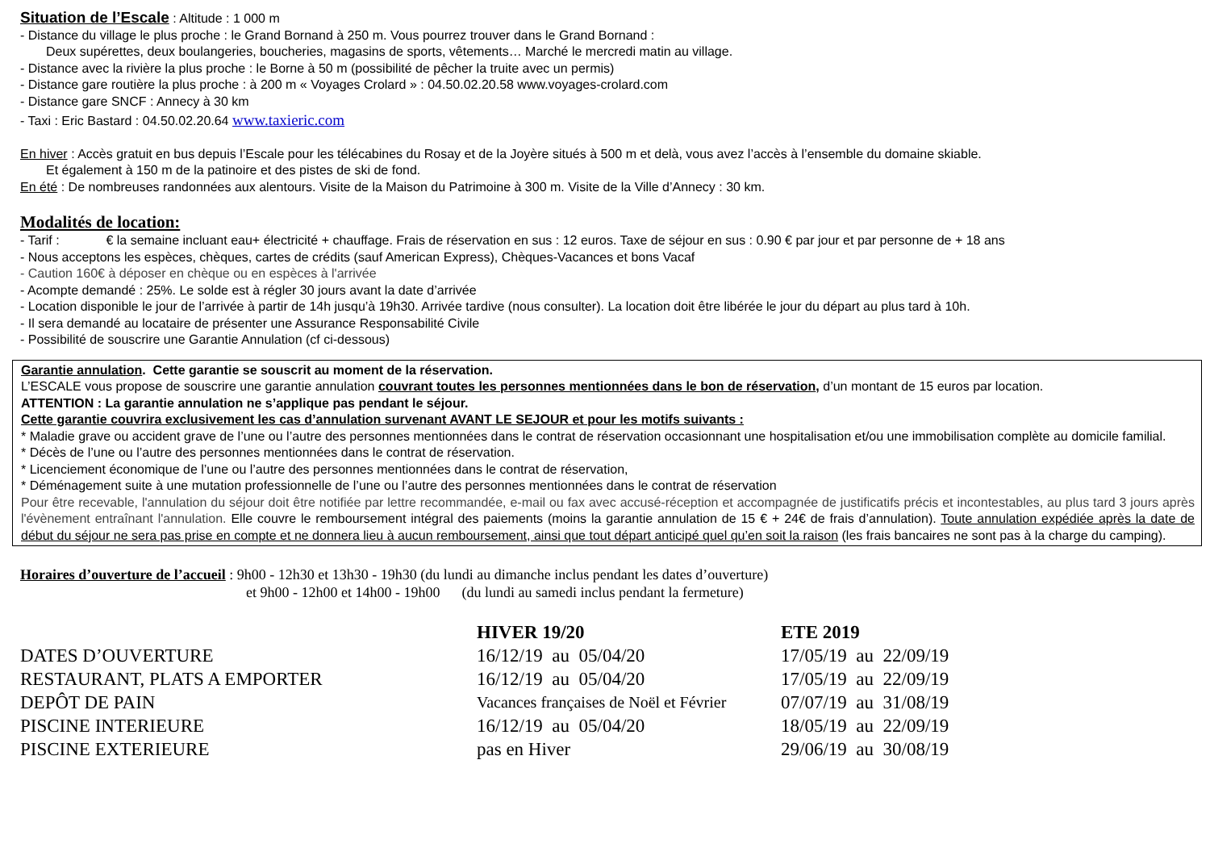Situation de l’Escale : Altitude : 1 000 m
- Distance du village le plus proche : le Grand Bornand à 250 m. Vous pourrez trouver dans le Grand Bornand :
Deux supérettes, deux boulangeries, boucheries, magasins de sports, vêtements… Marché le mercredi matin au village.
- Distance avec la rivière la plus proche : le Borne à 50 m (possibilité de pêcher la truite avec un permis)
- Distance gare routière la plus proche : à 200 m « Voyages Crolard » : 04.50.02.20.58 www.voyages-crolard.com
- Distance gare SNCF : Annecy à 30 km
- Taxi : Eric Bastard : 04.50.02.20.64 www.taxieric.com
En hiver : Accès gratuit en bus depuis l’Escale pour les télécabines du Rosay et de la Joyère situés à 500 m et delà, vous avez l’accès à l’ensemble du domaine skiable.
Et également à 150 m de la patinoire et des pistes de ski de fond.
En été : De nombreuses randonnées aux alentours. Visite de la Maison du Patrimoine à 300 m. Visite de la Ville d’Annecy : 30 km.
Modalités de location:
- Tarif : € la semaine incluant eau+ électricité + chauffage. Frais de réservation en sus : 12 euros. Taxe de séjour en sus : 0.90 € par jour et par personne de + 18 ans
- Nous acceptons les espèces, chèques, cartes de crédits (sauf American Express), Chèques-Vacances et bons Vacaf
- Caution 160€ à déposer en chèque ou en espèces à l'arrivée
- Acompte demandé : 25%. Le solde est à régler 30 jours avant la date d’arrivée
- Location disponible le jour de l’arrivée à partir de 14h jusqu’à 19h30. Arrivée tardive (nous consulter). La location doit être libérée le jour du départ au plus tard à 10h.
- Il sera demandé au locataire de présenter une Assurance Responsabilité Civile
- Possibilité de souscrire une Garantie Annulation (cf ci-dessous)
Garantie annulation. Cette garantie se souscrit au moment de la réservation.
L’ESCALE vous propose de souscrire une garantie annulation couvrant toutes les personnes mentionnées dans le bon de réservation, d’un montant de 15 euros par location.
ATTENTION : La garantie annulation ne s’applique pas pendant le séjour.
Cette garantie couvrira exclusivement les cas d’annulation survenant AVANT LE SEJOUR et pour les motifs suivants :
* Maladie grave ou accident grave de l’une ou l’autre des personnes mentionnées dans le contrat de réservation occasionnant une hospitalisation et/ou une immobilisation complète au domicile familial.
* Décès de l’une ou l’autre des personnes mentionnées dans le contrat de réservation.
* Licenciement économique de l’une ou l’autre des personnes mentionnées dans le contrat de réservation,
* Déménagement suite à une mutation professionnelle de l’une ou l’autre des personnes mentionnées dans le contrat de réservation
Pour être recevable, l'annulation du séjour doit être notifiée par lettre recommandée, e-mail ou fax avec accusé-réception et accompagnée de justificatifs précis et incontestables, au plus tard 3 jours après l'évènement entraînant l'annulation. Elle couvre le remboursement intégral des paiements (moins la garantie annulation de 15 € + 24€ de frais d’annulation). Toute annulation expédiée après la date de début du séjour ne sera pas prise en compte et ne donnera lieu à aucun remboursement, ainsi que tout départ anticipé quel qu’en soit la raison (les frais bancaires ne sont pas à la charge du camping).
Horaires d’ouverture de l’accueil : 9h00 - 12h30 et 13h30 - 19h30 (du lundi au dimanche inclus pendant les dates d’ouverture)
et 9h00 - 12h00 et 14h00 - 19h00 (du lundi au samedi inclus pendant la fermeture)
| | HIVER 19/20 | ETE 2019 |
| --- | --- | --- |
| DATES D’OUVERTURE | 16/12/19 au 05/04/20 | 17/05/19 au 22/09/19 |
| RESTAURANT, PLATS A EMPORTER | 16/12/19 au 05/04/20 | 17/05/19 au 22/09/19 |
| DEPÔT DE PAIN | Vacances françaises de Noël et Février | 07/07/19 au 31/08/19 |
| PISCINE INTERIEURE | 16/12/19 au 05/04/20 | 18/05/19 au 22/09/19 |
| PISCINE EXTERIEURE | pas en Hiver | 29/06/19 au 30/08/19 |